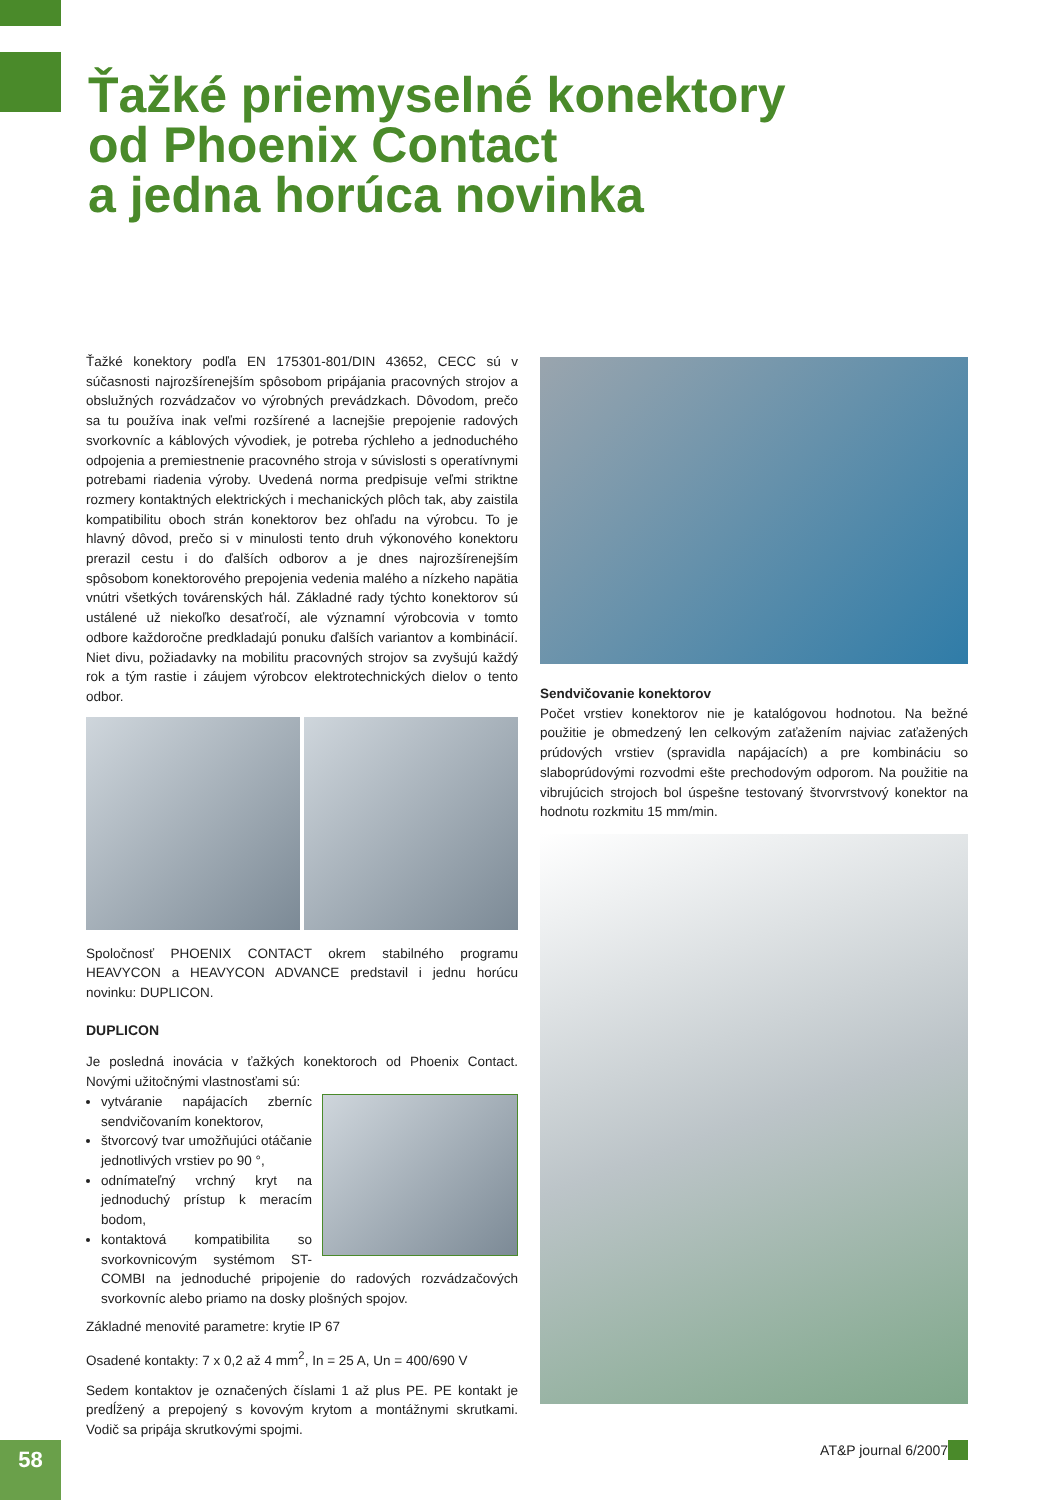Ťažké priemyselné konektory
od Phoenix Contact
a jedna horúca novinka
Ťažké konektory podľa EN 175301-801/DIN 43652, CECC sú v súčasnosti najrozšírenejším spôsobom pripájania pracovných strojov a obslužných rozvádzačov vo výrobných prevádzkach. Dôvodom, prečo sa tu používa inak veľmi rozšírené a lacnejšie prepojenie radových svorkovníc a káblových vývodiek, je potreba rýchleho a jednoduchého odpojenia a premiestnenie pracovného stroja v súvislosti s operatívnymi potrebami riadenia výroby. Uvedená norma predpisuje veľmi striktne rozmery kontaktných elektrických i mechanických plôch tak, aby zaistila kompatibilitu oboch strán konektorov bez ohľadu na výrobcu. To je hlavný dôvod, prečo si v minulosti tento druh výkonového konektoru prerazil cestu i do ďalších odborov a je dnes najrozšírenejším spôsobom konektorového prepojenia vedenia malého a nízkeho napätia vnútri všetkých továrenských hál. Základné rady týchto konektorov sú ustálené už niekoľko desaťročí, ale významní výrobcovia v tomto odbore každoročne predkladajú ponuku ďalších variantov a kombinácií. Niet divu, požiadavky na mobilitu pracovných strojov sa zvyšujú každý rok a tým rastie i záujem výrobcov elektrotechnických dielov o tento odbor.
Spoločnosť PHOENIX CONTACT okrem stabilného programu HEAVYCON a HEAVYCON ADVANCE predstavil i jednu horúcu novinku: DUPLICON.
DUPLICON
Je posledná inovácia v ťažkých konektoroch od Phoenix Contact. Novými užitočnými vlastnosťami sú:
vytváranie napájacích zberníc sendvičovaním konektorov,
štvorcový tvar umožňujúci otáčanie jednotlivých vrstiev po 90 °,
odnímateľný vrchný kryt na jednoduchý prístup k meracím bodom,
kontaktová kompatibilita so svorkovnicovým systémom ST-COMBI na jednoduché pripojenie do radových rozvádzačových svorkovníc alebo priamo na dosky plošných spojov.
Základné menovité parametre: krytie IP 67
Osadené kontakty: 7 x 0,2 až 4 mm<sup>2</sup>, In = 25 A, Un = 400/690 V
Sedem kontaktov je označených číslami 1 až plus PE. PE kontakt je predĺžený a prepojený s kovovým krytom a montážnymi skrutkami. Vodič sa pripája skrutkovými spojmi.
Sendvičovanie konektorov
Počet vrstiev konektorov nie je katalógovou hodnotou. Na bežné použitie je obmedzený len celkovým zaťažením najviac zaťažených prúdových vrstiev (spravidla napájacích) a pre kombináciu so slaboprúdovými rozvodmi ešte prechodovým odporom. Na použitie na vibrujúcich strojoch bol úspešne testovaný štvorvrstvový konektor na hodnotu rozkmitu 15 mm/min.
58 AT&P journal 6/2007